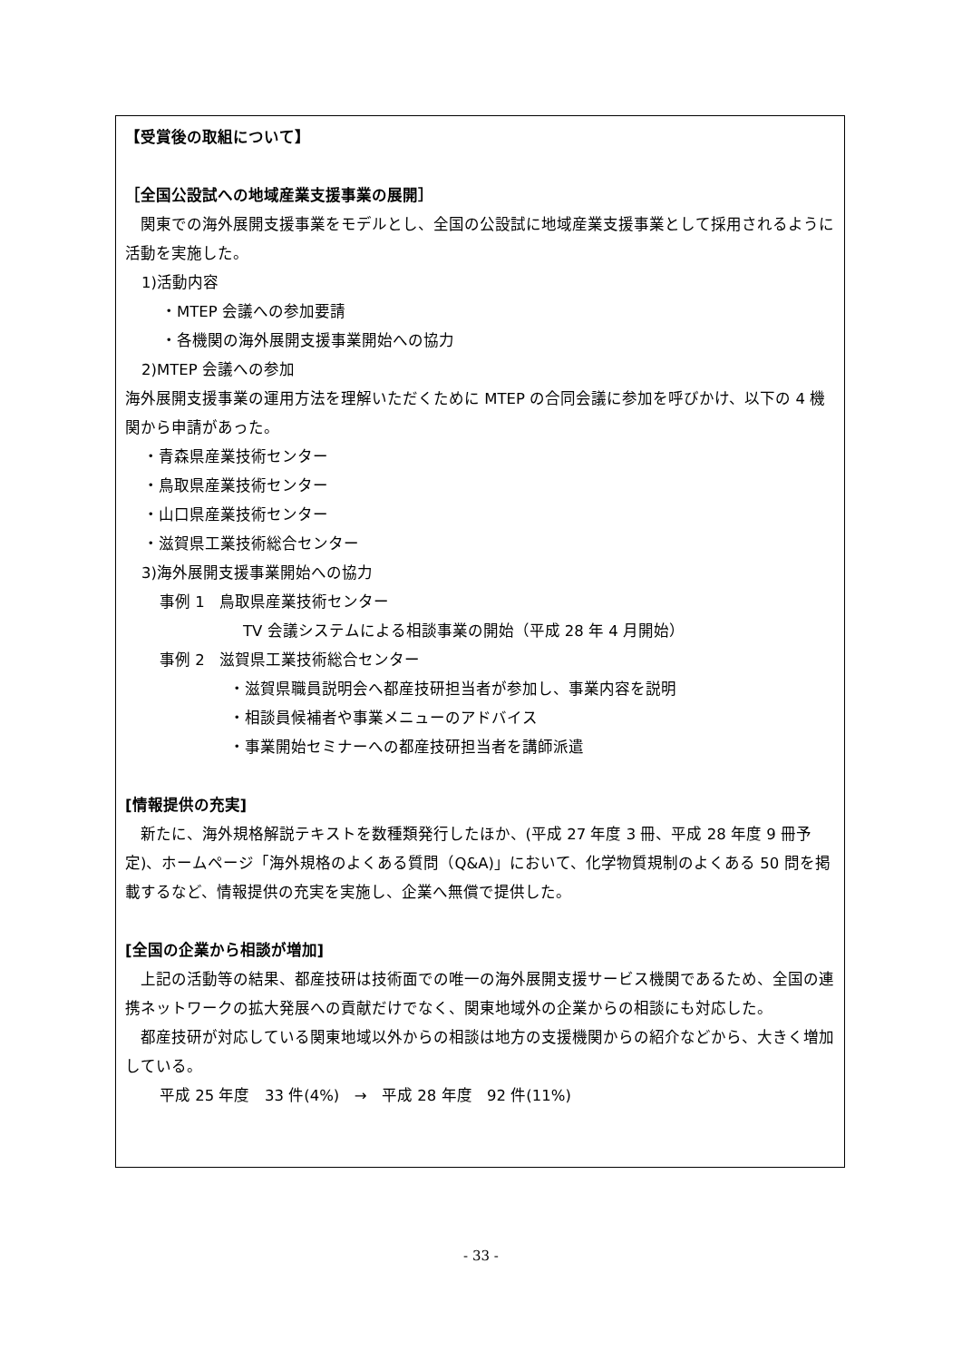【受賞後の取組について】
［全国公設試への地域産業支援事業の展開］
 関東での海外展開支援事業をモデルとし、全国の公設試に地域産業支援事業として採用されるように活動を実施した。
1)活動内容
・MTEP 会議への参加要請
・各機関の海外展開支援事業開始への協力
2)MTEP 会議への参加
海外展開支援事業の運用方法を理解いただくために MTEP の合同会議に参加を呼びかけ、以下の 4 機関から申請があった。
・青森県産業技術センター
・鳥取県産業技術センター
・山口県産業技術センター
・滋賀県工業技術総合センター
3)海外展開支援事業開始への協力
事例 1 鳥取県産業技術センター
TV 会議システムによる相談事業の開始（平成 28 年 4 月開始）
事例 2 滋賀県工業技術総合センター
・滋賀県職員説明会へ都産技研担当者が参加し、事業内容を説明
・相談員候補者や事業メニューのアドバイス
・事業開始セミナーへの都産技研担当者を講師派遣
[情報提供の充実]
 新たに、海外規格解説テキストを数種類発行したほか、(平成 27 年度 3 冊、平成 28 年度 9 冊予定)、ホームページ「海外規格のよくある質問（Q&A)」において、化学物質規制のよくある 50 問を掲載するなど、情報提供の充実を実施し、企業へ無償で提供した。
[全国の企業から相談が増加]
 上記の活動等の結果、都産技研は技術面での唯一の海外展開支援サービス機関であるため、全国の連携ネットワークの拡大発展への貢献だけでなく、関東地域外の企業からの相談にも対応した。
 都産技研が対応している関東地域以外からの相談は地方の支援機関からの紹介などから、大きく増加している。
平成 25 年度 33 件(4%) → 平成 28 年度 92 件(11%)
- 33 -